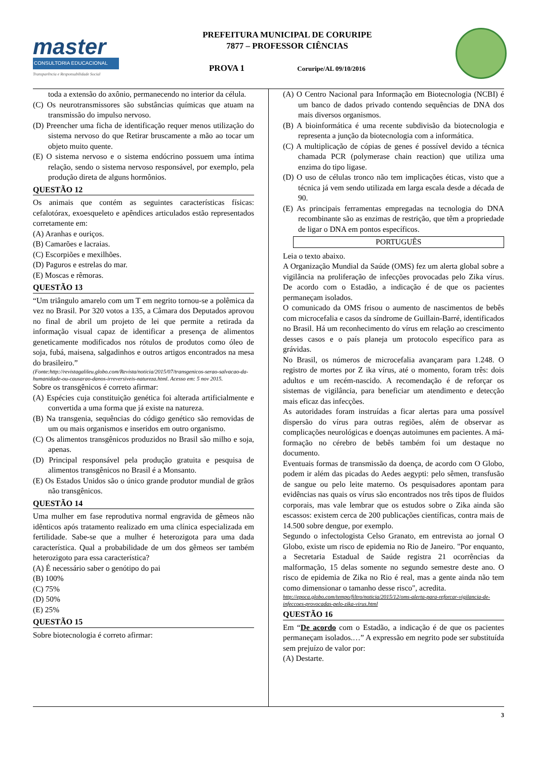master
CONSULTORIA EDUCACIONAL
Transparência e Responsabilidade Social
PREFEITURA MUNICIPAL DE CORURIPE
7877 – PROFESSOR CIÊNCIAS
PROVA 1 Coruripe/AL 09/10/2016
toda a extensão do axônio, permanecendo no interior da célula.
(C) Os neurotransmissores são substâncias químicas que atuam na transmissão do impulso nervoso.
(D) Preencher uma ficha de identificação requer menos utilização do sistema nervoso do que Retirar bruscamente a mão ao tocar um objeto muito quente.
(E) O sistema nervoso e o sistema endócrino possuem uma íntima relação, sendo o sistema nervoso responsável, por exemplo, pela produção direta de alguns hormônios.
QUESTÃO 12
Os animais que contém as seguintes características físicas: cefalotórax, exoesqueleto e apêndices articulados estão representados corretamente em:
(A) Aranhas e ouriços.
(B) Camarões e lacraias.
(C) Escorpiões e mexilhões.
(D) Paguros e estrelas do mar.
(E) Moscas e rêmoras.
QUESTÃO 13
“Um triângulo amarelo com um T em negrito tornou-se a polêmica da vez no Brasil. Por 320 votos a 135, a Câmara dos Deputados aprovou no final de abril um projeto de lei que permite a retirada da informação visual capaz de identificar a presença de alimentos geneticamente modificados nos rótulos de produtos como óleo de soja, fubá, maisena, salgadinhos e outros artigos encontrados na mesa do brasileiro.”
(Fonte:http://revistagalileu.globo.com/Revista/noticia/2015/07/transgenicos-serao-salvacao-da-humanidade-ou-causarao-danos-irreversiveis-natureza.html. Acesso em: 5 nov 2015.
Sobre os transgênicos é correto afirmar:
(A) Espécies cuja constituição genética foi alterada artificialmente e convertida a uma forma que já existe na natureza.
(B) Na transgenia, sequências do código genético são removidas de um ou mais organismos e inseridos em outro organismo.
(C) Os alimentos transgênicos produzidos no Brasil são milho e soja, apenas.
(D) Principal responsável pela produção gratuita e pesquisa de alimentos transgênicos no Brasil é a Monsanto.
(E) Os Estados Unidos são o único grande produtor mundial de grãos não transgênicos.
QUESTÃO 14
Uma mulher em fase reprodutiva normal engravida de gêmeos não idênticos após tratamento realizado em uma clínica especializada em fertilidade. Sabe-se que a mulher é heterozigota para uma dada característica. Qual a probabilidade de um dos gêmeos ser também heterozigoto para essa característica?
(A) É necessário saber o genótipo do pai
(B) 100%
(C) 75%
(D) 50%
(E) 25%
QUESTÃO 15
Sobre biotecnologia é correto afirmar:
(A) O Centro Nacional para Informação em Biotecnologia (NCBI) é um banco de dados privado contendo sequências de DNA dos mais diversos organismos.
(B) A bioinformática é uma recente subdivisão da biotecnologia e representa a junção da biotecnologia com a informática.
(C) A multiplicação de cópias de genes é possível devido a técnica chamada PCR (polymerase chain reaction) que utiliza uma enzima do tipo ligase.
(D) O uso de células tronco não tem implicações éticas, visto que a técnica já vem sendo utilizada em larga escala desde a década de 90.
(E) As principais ferramentas empregadas na tecnologia do DNA recombinante são as enzimas de restrição, que têm a propriedade de ligar o DNA em pontos específicos.
PORTUGUÊS
Leia o texto abaixo.
A Organização Mundial da Saúde (OMS) fez um alerta global sobre a vigilância na proliferação de infecções provocadas pelo Zika vírus. De acordo com o Estadão, a indicação é de que os pacientes permaneçam isolados.
O comunicado da OMS frisou o aumento de nascimentos de bebês com microcefalia e casos da síndrome de Guillain-Barré, identificados no Brasil. Há um reconhecimento do vírus em relação ao crescimento desses casos e o país planeja um protocolo específico para as grávidas.
No Brasil, os números de microcefalia avançaram para 1.248. O registro de mortes por Z ika vírus, até o momento, foram três: dois adultos e um recém-nascido. A recomendação é de reforçar os sistemas de vigilância, para beneficiar um atendimento e detecção mais eficaz das infecções.
As autoridades foram instruídas a ficar alertas para uma possível dispersão do vírus para outras regiões, além de observar as complicações neurológicas e doenças autoimunes em pacientes. A má-formação no cérebro de bebês também foi um destaque no documento.
Eventuais formas de transmissão da doença, de acordo com O Globo, podem ir além das picadas do Aedes aegypti: pelo sêmen, transfusão de sangue ou pelo leite materno. Os pesquisadores apontam para evidências nas quais os vírus são encontrados nos três tipos de fluidos corporais, mas vale lembrar que os estudos sobre o Zika ainda são escassos: existem cerca de 200 publicações científicas, contra mais de 14.500 sobre dengue, por exemplo.
Segundo o infectologista Celso Granato, em entrevista ao jornal O Globo, existe um risco de epidemia no Rio de Janeiro. "Por enquanto, a Secretaria Estadual de Saúde registra 21 ocorrências da malformação, 15 delas somente no segundo semestre deste ano. O risco de epidemia de Zika no Rio é real, mas a gente ainda não tem como dimensionar o tamanho desse risco", acredita.
http://epoca.globo.com/tempo/filtro/noticia/2015/12/oms-alerta-para-reforcar-vigilancia-de-infeccoes-provocadas-pelo-zika-virus.html
QUESTÃO 16
Em “De acordo com o Estadão, a indicação é de que os pacientes permaneçam isolados.…” A expressão em negrito pode ser substituída sem prejuízo de valor por:
(A) Destarte.
3